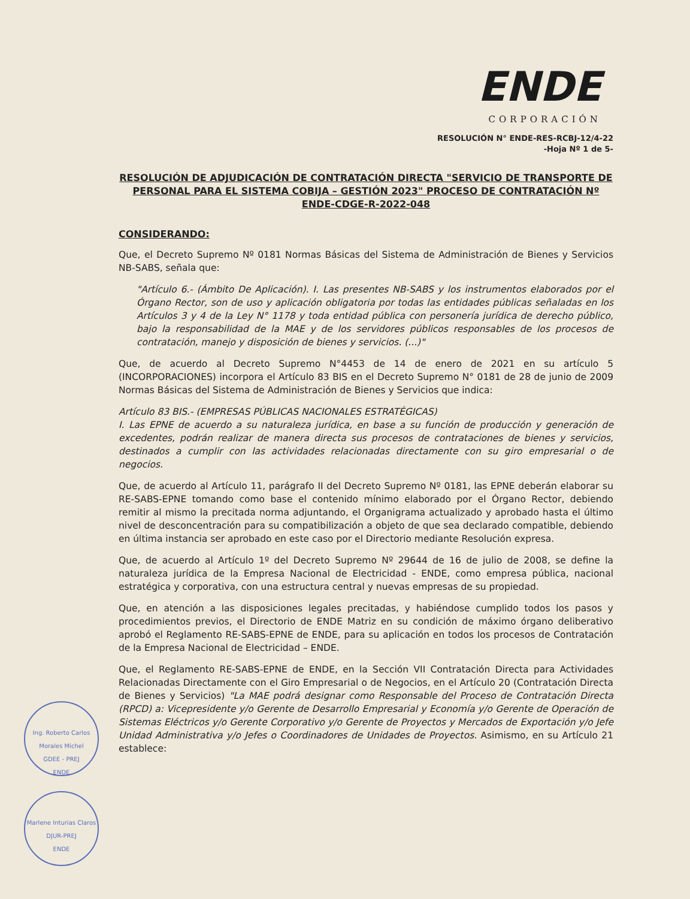ENDE
CORPORACIÓN
RESOLUCIÓN N° ENDE-RES-RCBJ-12/4-22
-Hoja Nº 1 de 5-
RESOLUCIÓN DE ADJUDICACIÓN DE CONTRATACIÓN DIRECTA "SERVICIO DE TRANSPORTE DE PERSONAL PARA EL SISTEMA COBIJA – GESTIÓN 2023" PROCESO DE CONTRATACIÓN Nº ENDE-CDGE-R-2022-048
CONSIDERANDO:
Que, el Decreto Supremo Nº 0181 Normas Básicas del Sistema de Administración de Bienes y Servicios NB-SABS, señala que:
"Artículo 6.- (Ámbito De Aplicación). I. Las presentes NB-SABS y los instrumentos elaborados por el Órgano Rector, son de uso y aplicación obligatoria por todas las entidades públicas señaladas en los Artículos 3 y 4 de la Ley N° 1178 y toda entidad pública con personería jurídica de derecho público, bajo la responsabilidad de la MAE y de los servidores públicos responsables de los procesos de contratación, manejo y disposición de bienes y servicios. (...)"
Que, de acuerdo al Decreto Supremo N°4453 de 14 de enero de 2021 en su artículo 5 (INCORPORACIONES) incorpora el Artículo 83 BIS en el Decreto Supremo N° 0181 de 28 de junio de 2009 Normas Básicas del Sistema de Administración de Bienes y Servicios que indica:
Artículo 83 BIS.- (EMPRESAS PÚBLICAS NACIONALES ESTRATÉGICAS)
I. Las EPNE de acuerdo a su naturaleza jurídica, en base a su función de producción y generación de excedentes, podrán realizar de manera directa sus procesos de contrataciones de bienes y servicios, destinados a cumplir con las actividades relacionadas directamente con su giro empresarial o de negocios.
Que, de acuerdo al Artículo 11, parágrafo II del Decreto Supremo Nº 0181, las EPNE deberán elaborar su RE-SABS-EPNE tomando como base el contenido mínimo elaborado por el Órgano Rector, debiendo remitir al mismo la precitada norma adjuntando, el Organigrama actualizado y aprobado hasta el último nivel de desconcentración para su compatibilización a objeto de que sea declarado compatible, debiendo en última instancia ser aprobado en este caso por el Directorio mediante Resolución expresa.
Que, de acuerdo al Artículo 1º del Decreto Supremo Nº 29644 de 16 de julio de 2008, se define la naturaleza jurídica de la Empresa Nacional de Electricidad - ENDE, como empresa pública, nacional estratégica y corporativa, con una estructura central y nuevas empresas de su propiedad.
Que, en atención a las disposiciones legales precitadas, y habiéndose cumplido todos los pasos y procedimientos previos, el Directorio de ENDE Matriz en su condición de máximo órgano deliberativo aprobó el Reglamento RE-SABS-EPNE de ENDE, para su aplicación en todos los procesos de Contratación de la Empresa Nacional de Electricidad – ENDE.
Que, el Reglamento RE-SABS-EPNE de ENDE, en la Sección VII Contratación Directa para Actividades Relacionadas Directamente con el Giro Empresarial o de Negocios, en el Artículo 20 (Contratación Directa de Bienes y Servicios) "La MAE podrá designar como Responsable del Proceso de Contratación Directa (RPCD) a: Vicepresidente y/o Gerente de Desarrollo Empresarial y Economía y/o Gerente de Operación de Sistemas Eléctricos y/o Gerente Corporativo y/o Gerente de Proyectos y Mercados de Exportación y/o Jefe Unidad Administrativa y/o Jefes o Coordinadores de Unidades de Proyectos. Asimismo, en su Artículo 21 establece:
Ing. Roberto Carlos Morales Michel
GDEE - PREJ
ENDE
Marlene Inturias Claros
DJUR-PREJ
ENDE